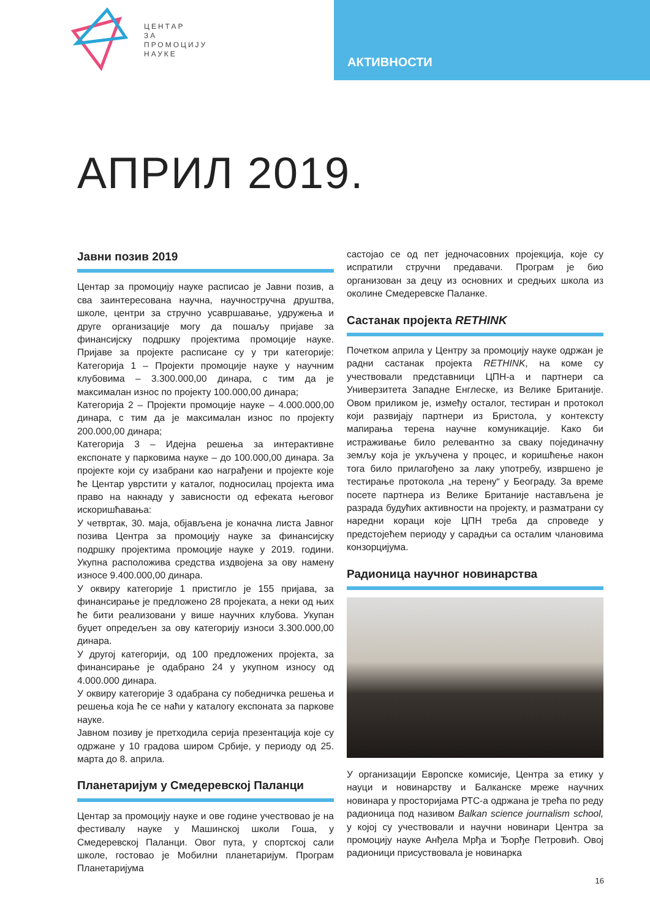ЦЕНТАР
ЗА
ПРОМОЦИЈУ
НАУКЕ
АКТИВНОСТИ
АПРИЛ 2019.
Јавни позив 2019
Центар за промоцију науке расписао је Јавни позив, а сва заинтересована научна, научностручна друштва, школе, центри за стручно усавршавање, удружења и друге организације могу да пошаљу пријаве за финансијску подршку пројектима промоције науке. Пријаве за пројекте расписане су у три категорије: Категорија 1 – Пројекти промоције науке у научним клубовима – 3.300.000,00 динара, с тим да је максималан износ по пројекту 100.000,00 динара;
Категорија 2 – Пројекти промоције науке – 4.000.000,00 динара, с тим да је максималан износ по пројекту 200.000,00 динара;
Категорија 3 – Идејна решења за интерактивне експонате у парковима науке – до 100.000,00 динара. За пројекте који су изабрани као награђени и пројекте које ће Центар уврстити у каталог, подносилац пројекта има право на накнаду у зависности од ефеката његовог искоришћавања:
У четвртак, 30. маја, објављена је коначна листа Јавног позива Центра за промоцију науке за финансијску подршку пројектима промоције науке у 2019. години. Укупна расположива средства издвојена за ову намену износе 9.400.000,00 динара.
У оквиру категорије 1 пристигло је 155 пријава, за финансирање је предложено 28 пројеката, а неки од њих ће бити реализовани у више научних клубова. Укупан буџет опредељен за ову категорију износи 3.300.000,00 динара.
У другој категорији, од 100 предложених пројекта, за финансирање је одабрано 24 у укупном износу од 4.000.000 динара.
У оквиру категорије 3 одабрана су победничка решења и решења која ће се наћи у каталогу експоната за паркове науке.
Јавном позиву је претходила серија презентација које су одржане у 10 градова широм Србије, у периоду од 25. марта до 8. априла.
Планетаријум у Смедеревској Паланци
Центар за промоцију науке и ове године учествовао је на фестивалу науке у Машинској школи Гоша, у Смедеревској Паланци. Овог пута, у спортској сали школе, гостовао је Мобилни планетаријум. Програм Планетаријума
састојао се од пет једночасовних пројекција, које су испратили стручни предавачи. Програм је био организован за децу из основних и средњих школа из околине Смедеревске Паланке.
Састанак пројекта RETHINK
Почетком априла у Центру за промоцију науке одржан је радни састанак пројекта RETHINK, на коме су учествовали представници ЦПН-а и партнери са Универзитета Западне Енглеске, из Велике Британије. Овом приликом је, између осталог, тестиран и протокол који развијају партнери из Бристола, у контексту мапирања терена научне комуникације. Како би истраживање било релевантно за сваку појединачну земљу која је укључена у процес, и коришћење након тога било прилагођено за лаку употребу, извршено је тестирање протокола „на терену“ у Београду. За време посете партнера из Велике Британије настављена је разрада будућих активности на пројекту, и разматрани су наредни кораци које ЦПН треба да спроведе у предстојећем периоду у сарадњи са осталим члановима конзорцијума.
Радионица научног новинарства
У организацији Европске комисије, Центра за етику у науци и новинарству и Балканске мреже научних новинара у просторијама РТС-а одржана је трећа по реду радионица под називом Balkan science journalism school, у којој су учествовали и научни новинари Центра за промоцију науке Анђела Мрђа и Ђорђе Петровић. Овој радионици присуствовала је новинарка
16